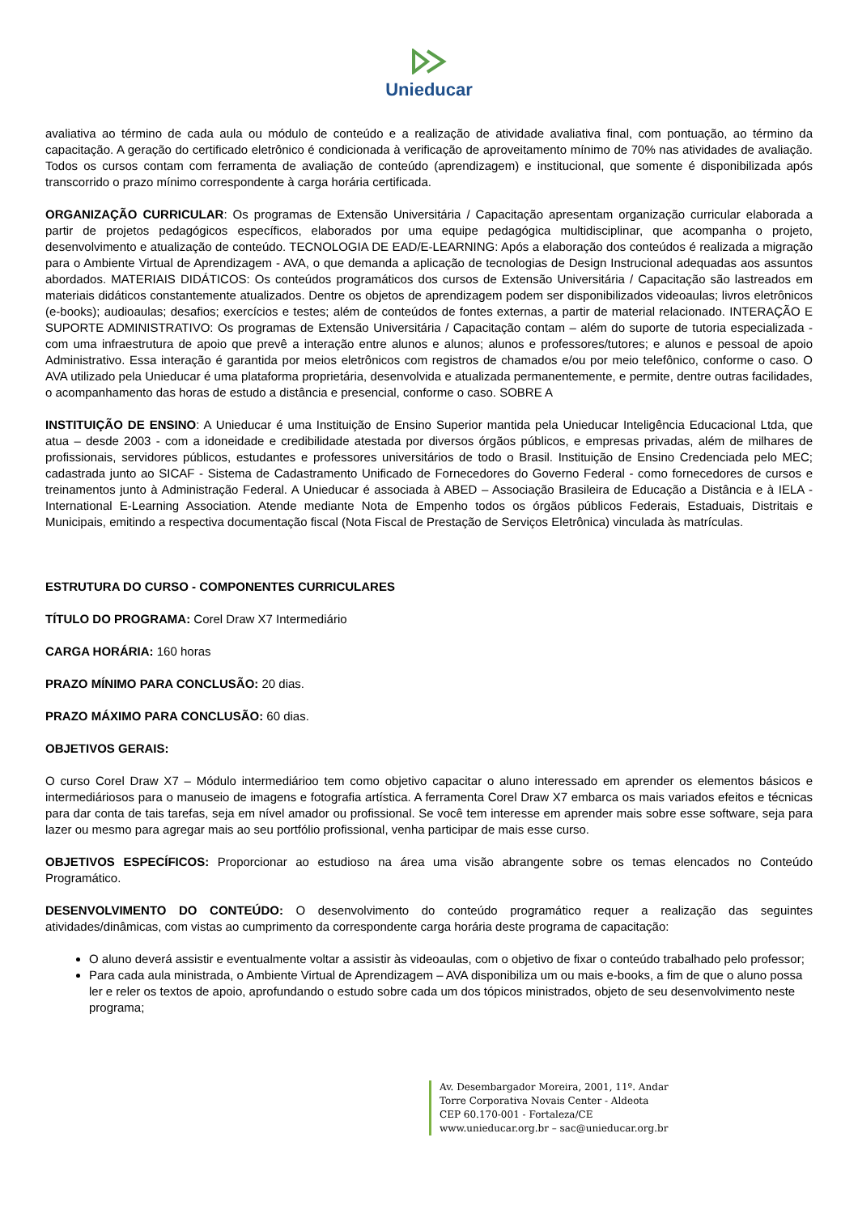Unieducar
avaliativa ao término de cada aula ou módulo de conteúdo e a realização de atividade avaliativa final, com pontuação, ao término da capacitação. A geração do certificado eletrônico é condicionada à verificação de aproveitamento mínimo de 70% nas atividades de avaliação. Todos os cursos contam com ferramenta de avaliação de conteúdo (aprendizagem) e institucional, que somente é disponibilizada após transcorrido o prazo mínimo correspondente à carga horária certificada.
ORGANIZAÇÃO CURRICULAR: Os programas de Extensão Universitária / Capacitação apresentam organização curricular elaborada a partir de projetos pedagógicos específicos, elaborados por uma equipe pedagógica multidisciplinar, que acompanha o projeto, desenvolvimento e atualização de conteúdo. TECNOLOGIA DE EAD/E-LEARNING: Após a elaboração dos conteúdos é realizada a migração para o Ambiente Virtual de Aprendizagem - AVA, o que demanda a aplicação de tecnologias de Design Instrucional adequadas aos assuntos abordados. MATERIAIS DIDÁTICOS: Os conteúdos programáticos dos cursos de Extensão Universitária / Capacitação são lastreados em materiais didáticos constantemente atualizados. Dentre os objetos de aprendizagem podem ser disponibilizados videoaulas; livros eletrônicos (e-books); audioaulas; desafios; exercícios e testes; além de conteúdos de fontes externas, a partir de material relacionado. INTERAÇÃO E SUPORTE ADMINISTRATIVO: Os programas de Extensão Universitária / Capacitação contam – além do suporte de tutoria especializada - com uma infraestrutura de apoio que prevê a interação entre alunos e alunos; alunos e professores/tutores; e alunos e pessoal de apoio Administrativo. Essa interação é garantida por meios eletrônicos com registros de chamados e/ou por meio telefônico, conforme o caso. O AVA utilizado pela Unieducar é uma plataforma proprietária, desenvolvida e atualizada permanentemente, e permite, dentre outras facilidades, o acompanhamento das horas de estudo a distância e presencial, conforme o caso. SOBRE A
INSTITUIÇÃO DE ENSINO: A Unieducar é uma Instituição de Ensino Superior mantida pela Unieducar Inteligência Educacional Ltda, que atua – desde 2003 - com a idoneidade e credibilidade atestada por diversos órgãos públicos, e empresas privadas, além de milhares de profissionais, servidores públicos, estudantes e professores universitários de todo o Brasil. Instituição de Ensino Credenciada pelo MEC; cadastrada junto ao SICAF - Sistema de Cadastramento Unificado de Fornecedores do Governo Federal - como fornecedores de cursos e treinamentos junto à Administração Federal. A Unieducar é associada à ABED – Associação Brasileira de Educação a Distância e à IELA - International E-Learning Association. Atende mediante Nota de Empenho todos os órgãos públicos Federais, Estaduais, Distritais e Municipais, emitindo a respectiva documentação fiscal (Nota Fiscal de Prestação de Serviços Eletrônica) vinculada às matrículas.
ESTRUTURA DO CURSO - COMPONENTES CURRICULARES
TÍTULO DO PROGRAMA: Corel Draw X7 Intermediário
CARGA HORÁRIA: 160 horas
PRAZO MÍNIMO PARA CONCLUSÃO: 20 dias.
PRAZO MÁXIMO PARA CONCLUSÃO: 60 dias.
OBJETIVOS GERAIS:
O curso Corel Draw X7 – Módulo intermediárioo tem como objetivo capacitar o aluno interessado em aprender os elementos básicos e intermediáriosos para o manuseio de imagens e fotografia artística. A ferramenta Corel Draw X7 embarca os mais variados efeitos e técnicas para dar conta de tais tarefas, seja em nível amador ou profissional. Se você tem interesse em aprender mais sobre esse software, seja para lazer ou mesmo para agregar mais ao seu portfólio profissional, venha participar de mais esse curso.
OBJETIVOS ESPECÍFICOS: Proporcionar ao estudioso na área uma visão abrangente sobre os temas elencados no Conteúdo Programático.
DESENVOLVIMENTO DO CONTEÚDO: O desenvolvimento do conteúdo programático requer a realização das seguintes atividades/dinâmicas, com vistas ao cumprimento da correspondente carga horária deste programa de capacitação:
O aluno deverá assistir e eventualmente voltar a assistir às videoaulas, com o objetivo de fixar o conteúdo trabalhado pelo professor;
Para cada aula ministrada, o Ambiente Virtual de Aprendizagem – AVA disponibiliza um ou mais e-books, a fim de que o aluno possa ler e reler os textos de apoio, aprofundando o estudo sobre cada um dos tópicos ministrados, objeto de seu desenvolvimento neste programa;
Av. Desembargador Moreira, 2001, 11º. Andar
Torre Corporativa Novais Center - Aldeota
CEP 60.170-001 - Fortaleza/CE
www.unieducar.org.br – sac@unieducar.org.br